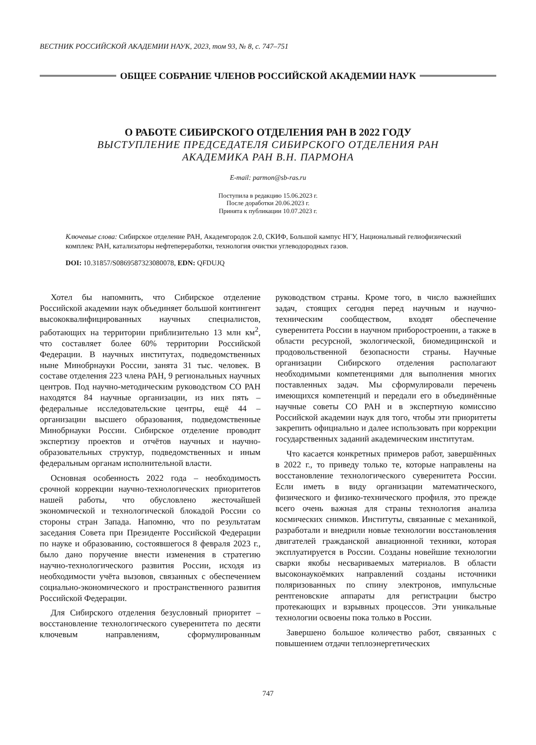ВЕСТНИК РОССИЙСКОЙ АКАДЕМИИ НАУК, 2023, том 93, № 8, с. 747–751
ОБЩЕЕ СОБРАНИЕ ЧЛЕНОВ РОССИЙСКОЙ АКАДЕМИИ НАУК
О РАБОТЕ СИБИРСКОГО ОТДЕЛЕНИЯ РАН В 2022 ГОДУ
ВЫСТУПЛЕНИЕ ПРЕДСЕДАТЕЛЯ СИБИРСКОГО ОТДЕЛЕНИЯ РАН
АКАДЕМИКА РАН В.Н. ПАРМОНА
E-mail: parmon@sb-ras.ru
Поступила в редакцию 15.06.2023 г.
После доработки 20.06.2023 г.
Принята к публикации 10.07.2023 г.
Ключевые слова: Сибирское отделение РАН, Академгородок 2.0, СКИФ, Большой кампус НГУ, Национальный гелиофизический комплекс РАН, катализаторы нефтепереработки, технология очистки углеводородных газов.
DOI: 10.31857/S0869587323080078, EDN: QFDUJQ
Хотел бы напомнить, что Сибирское отделение Российской академии наук объединяет большой контингент высококвалифицированных научных специалистов, работающих на территории приблизительно 13 млн км<sup>2</sup>, что составляет более 60% территории Российской Федерации. В научных институтах, подведомственных ныне Минобрнауки России, занята 31 тыс. человек. В составе отделения 223 члена РАН, 9 региональных научных центров. Под научно-методическим руководством СО РАН находятся 84 научные организации, из них пять – федеральные исследовательские центры, ещё 44 – организации высшего образования, подведомственные Минобрнауки России. Сибирское отделение проводит экспертизу проектов и отчётов научных и научно-образовательных структур, подведомственных и иным федеральным органам исполнительной власти.
Основная особенность 2022 года – необходимость срочной коррекции научно-технологических приоритетов нашей работы, что обусловлено жесточайшей экономической и технологической блокадой России со стороны стран Запада. Напомню, что по результатам заседания Совета при Президенте Российской Федерации по науке и образованию, состоявшегося 8 февраля 2023 г., было дано поручение внести изменения в стратегию научно-технологического развития России, исходя из необходимости учёта вызовов, связанных с обеспечением социально-экономического и пространственного развития Российской Федерации.
Для Сибирского отделения безусловный приоритет – восстановление технологического суверенитета по десяти ключевым направлениям, сформулированным руководством страны. Кроме того, в число важнейших задач, стоящих сегодня перед научным и научно-техническим сообществом, входят обеспечение суверенитета России в научном приборостроении, а также в области ресурсной, экологической, биомедицинской и продовольственной безопасности страны. Научные организации Сибирского отделения располагают необходимыми компетенциями для выполнения многих поставленных задач. Мы сформулировали перечень имеющихся компетенций и передали его в объединённые научные советы СО РАН и в экспертную комиссию Российской академии наук для того, чтобы эти приоритеты закрепить официально и далее использовать при коррекции государственных заданий академическим институтам.
Что касается конкретных примеров работ, завершённых в 2022 г., то приведу только те, которые направлены на восстановление технологического суверенитета России. Если иметь в виду организации математического, физического и физико-технического профиля, это прежде всего очень важная для страны технология анализа космических снимков. Институты, связанные с механикой, разработали и внедрили новые технологии восстановления двигателей гражданской авиационной техники, которая эксплуатируется в России. Созданы новейшие технологии сварки якобы несвариваемых материалов. В области высоконаукоёмких направлений созданы источники поляризованных по спину электронов, импульсные рентгеновские аппараты для регистрации быстро протекающих и взрывных процессов. Эти уникальные технологии освоены пока только в России.
Завершено большое количество работ, связанных с повышением отдачи теплоэнергетических
747